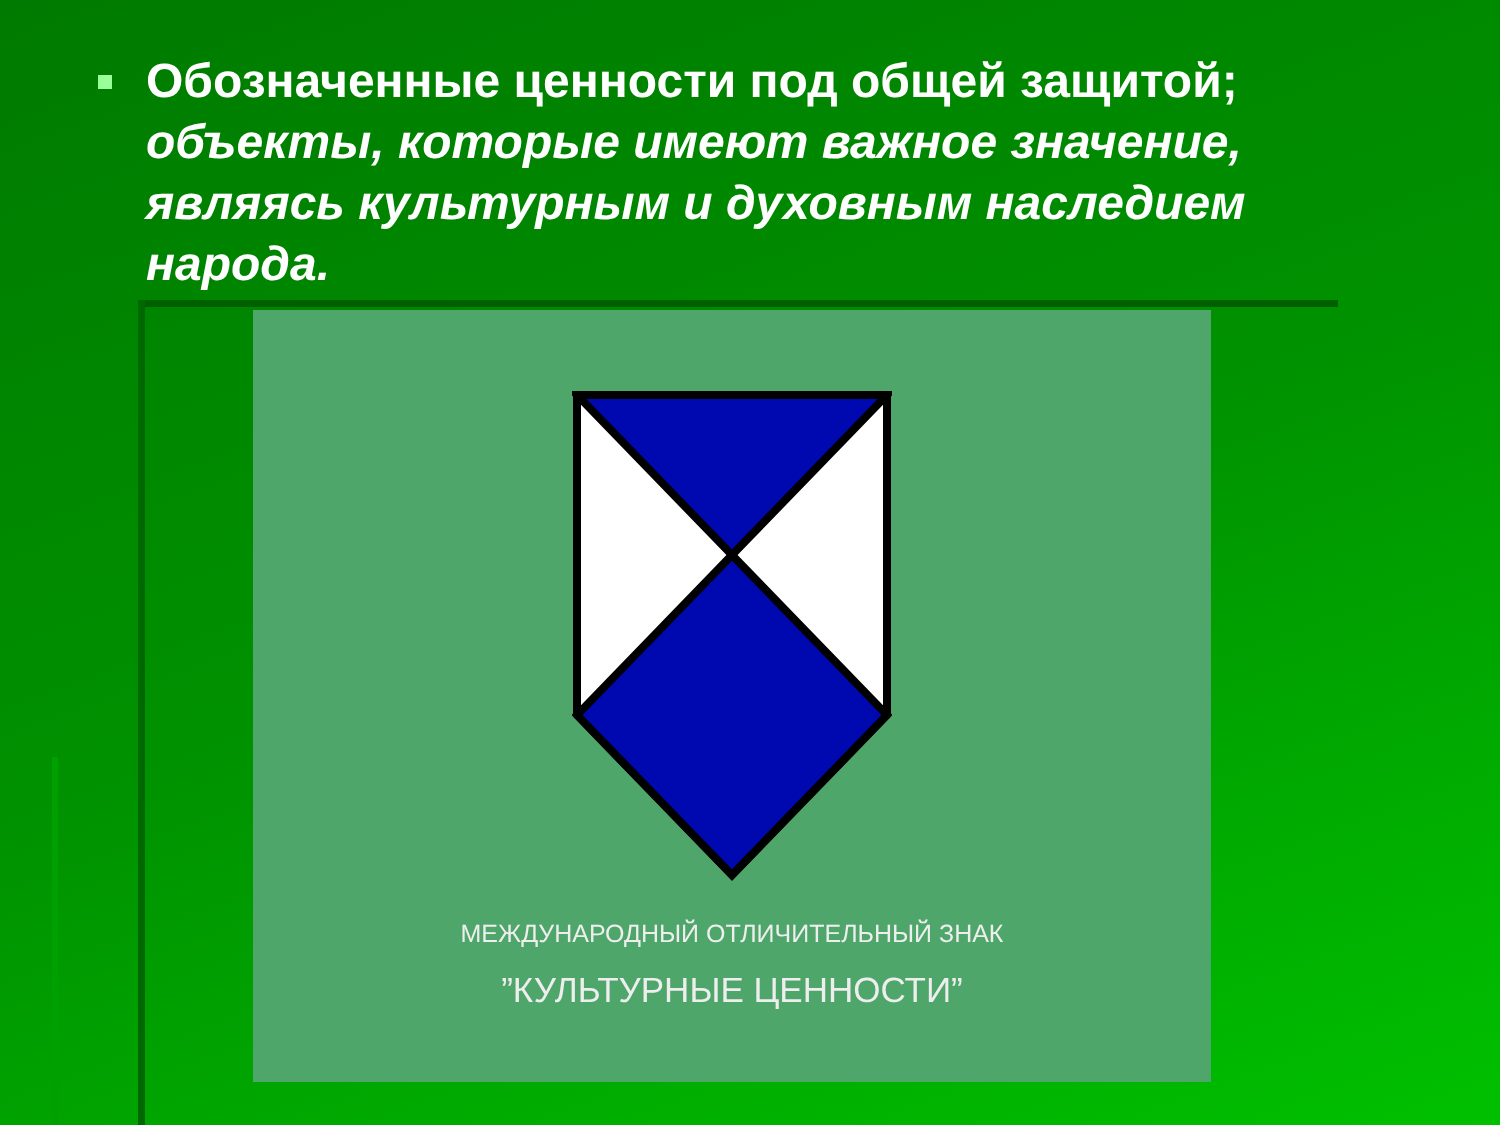Обозначенные ценности под общей защитой; объекты, которые имеют важное значение, являясь культурным и духовным наследием народа.
МЕЖДУНАРОДНЫЙ ОТЛИЧИТЕЛЬНЫЙ ЗНАК
”КУЛЬТУРНЫЕ ЦЕННОСТИ”